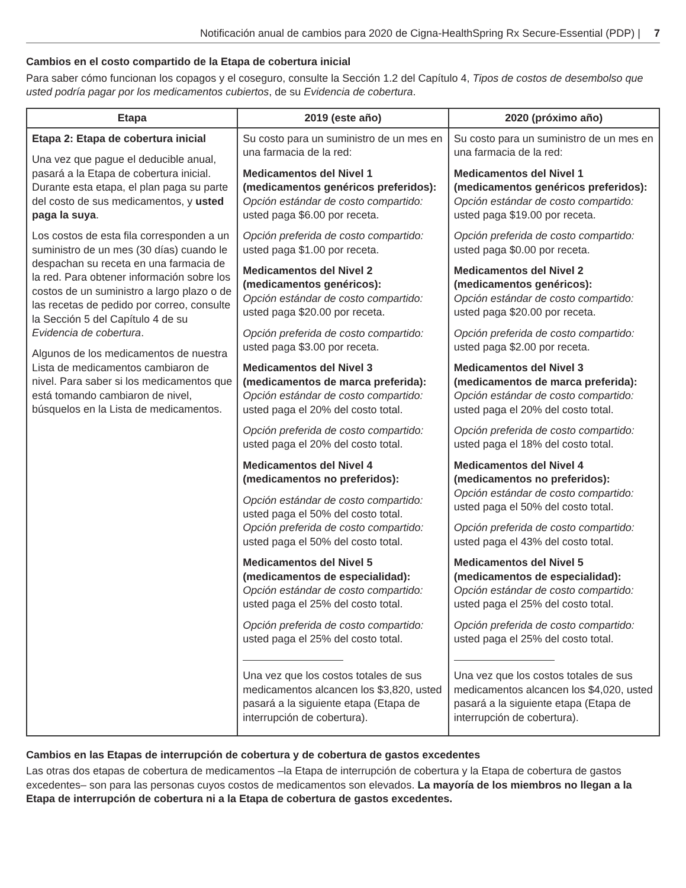Notificación anual de cambios para 2020 de Cigna-HealthSpring Rx Secure-Essential (PDP) | 7
Cambios en el costo compartido de la Etapa de cobertura inicial
Para saber cómo funcionan los copagos y el coseguro, consulte la Sección 1.2 del Capítulo 4, Tipos de costos de desembolso que usted podría pagar por los medicamentos cubiertos, de su Evidencia de cobertura.
| Etapa | 2019 (este año) | 2020 (próximo año) |
| --- | --- | --- |
| Etapa 2: Etapa de cobertura inicial Una vez que pague el deducible anual, pasará a la Etapa de cobertura inicial. Durante esta etapa, el plan paga su parte del costo de sus medicamentos, y usted paga la suya . Los costos de esta fila corresponden a un suministro de un mes (30 días) cuando le despachan su receta en una farmacia de la red. Para obtener información sobre los costos de un suministro a largo plazo o de las recetas de pedido por correo, consulte la Sección 5 del Capítulo 4 de su Evidencia de cobertura . Algunos de los medicamentos de nuestra Lista de medicamentos cambiaron de nivel. Para saber si los medicamentos que está tomando cambiaron de nivel, búsquelos en la Lista de medicamentos. | Su costo para un suministro de un mes en una farmacia de la red: Medicamentos del Nivel 1 (medicamentos genéricos preferidos): Opción estándar de costo compartido: usted paga $6.00 por receta. Opción preferida de costo compartido: usted paga $1.00 por receta. Medicamentos del Nivel 2 (medicamentos genéricos): Opción estándar de costo compartido: usted paga $20.00 por receta. Opción preferida de costo compartido: usted paga $3.00 por receta. Medicamentos del Nivel 3 (medicamentos de marca preferida): Opción estándar de costo compartido: usted paga el 20% del costo total. Opción preferida de costo compartido: usted paga el 20% del costo total. Medicamentos del Nivel 4 (medicamentos no preferidos): Opción estándar de costo compartido: usted paga el 50% del costo total. Opción preferida de costo compartido: usted paga el 50% del costo total. Medicamentos del Nivel 5 (medicamentos de especialidad): Opción estándar de costo compartido: usted paga el 25% del costo total. Opción preferida de costo compartido: usted paga el 25% del costo total. Una vez que los costos totales de sus medicamentos alcancen los $3,820, usted pasará a la siguiente etapa (Etapa de interrupción de cobertura). | Su costo para un suministro de un mes en una farmacia de la red: Medicamentos del Nivel 1 (medicamentos genéricos preferidos): Opción estándar de costo compartido: usted paga $19.00 por receta. Opción preferida de costo compartido: usted paga $0.00 por receta. Medicamentos del Nivel 2 (medicamentos genéricos): Opción estándar de costo compartido: usted paga $20.00 por receta. Opción preferida de costo compartido: usted paga $2.00 por receta. Medicamentos del Nivel 3 (medicamentos de marca preferida): Opción estándar de costo compartido: usted paga el 20% del costo total. Opción preferida de costo compartido: usted paga el 18% del costo total. Medicamentos del Nivel 4 (medicamentos no preferidos): Opción estándar de costo compartido: usted paga el 50% del costo total. Opción preferida de costo compartido: usted paga el 43% del costo total. Medicamentos del Nivel 5 (medicamentos de especialidad): Opción estándar de costo compartido: usted paga el 25% del costo total. Opción preferida de costo compartido: usted paga el 25% del costo total. Una vez que los costos totales de sus medicamentos alcancen los $4,020, usted pasará a la siguiente etapa (Etapa de interrupción de cobertura). |
Cambios en las Etapas de interrupción de cobertura y de cobertura de gastos excedentes
Las otras dos etapas de cobertura de medicamentos –la Etapa de interrupción de cobertura y la Etapa de cobertura de gastos excedentes– son para las personas cuyos costos de medicamentos son elevados. La mayoría de los miembros no llegan a la Etapa de interrupción de cobertura ni a la Etapa de cobertura de gastos excedentes.